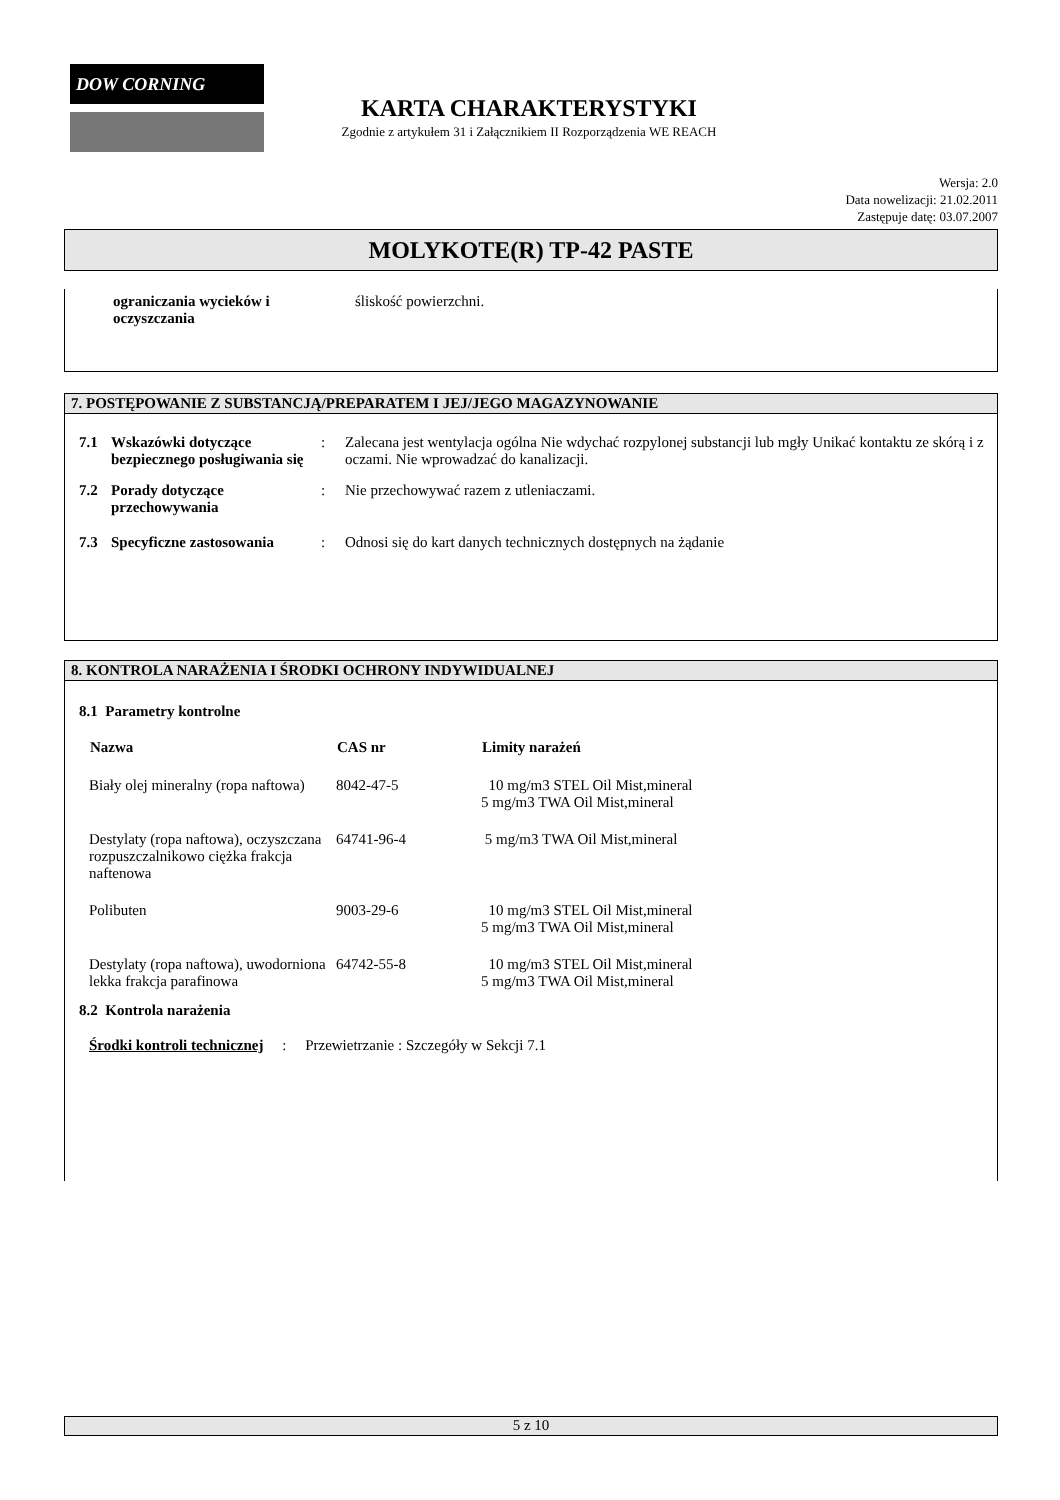DOW CORNING
KARTA CHARAKTERYSTYKI
Zgodnie z artykułem 31 i Załącznikiem II Rozporządzenia WE REACH
Wersja: 2.0
Data nowelizacji: 21.02.2011
Zastępuje datę: 03.07.2007
MOLYKOTE(R) TP-42 PASTE
| ograniczania wycieków i oczyszczania | śliskość powierzchni. |
7. POSTĘPOWANIE Z SUBSTANCJĄ/PREPARATEM I JEJ/JEGO MAGAZYNOWANIE
| 7.1 | Wskazówki dotyczące bezpiecznego posługiwania się | : | Zalecana jest wentylacja ogólna Nie wdychać rozpylonej substancji lub mgły Unikać kontaktu ze skórą i z oczami. Nie wprowadzać do kanalizacji. |
| 7.2 | Porady dotyczące przechowywania | : | Nie przechowywać razem z utleniaczami. |
| 7.3 | Specyficzne zastosowania | : | Odnosi się do kart danych technicznych dostępnych na żądanie |
8. KONTROLA NARAŻENIA I ŚRODKI OCHRONY INDYWIDUALNEJ
8.1 Parametry kontrolne
| Nazwa | CAS nr | Limity narażeń |
| --- | --- | --- |
| Biały olej mineralny (ropa naftowa) | 8042-47-5 | 10 mg/m3 STEL Oil Mist,mineral 5 mg/m3 TWA Oil Mist,mineral |
| Destylaty (ropa naftowa), oczyszczana rozpuszczalnikowo ciężka frakcja naftenowa | 64741-96-4 | 5 mg/m3 TWA Oil Mist,mineral |
| Polibuten | 9003-29-6 | 10 mg/m3 STEL Oil Mist,mineral 5 mg/m3 TWA Oil Mist,mineral |
| Destylaty (ropa naftowa), uwodorniona lekka frakcja parafinowa | 64742-55-8 | 10 mg/m3 STEL Oil Mist,mineral 5 mg/m3 TWA Oil Mist,mineral |
8.2 Kontrola narażenia
Środki kontroli technicznej : Przewietrzanie : Szczegóły w Sekcji 7.1
5 z 10